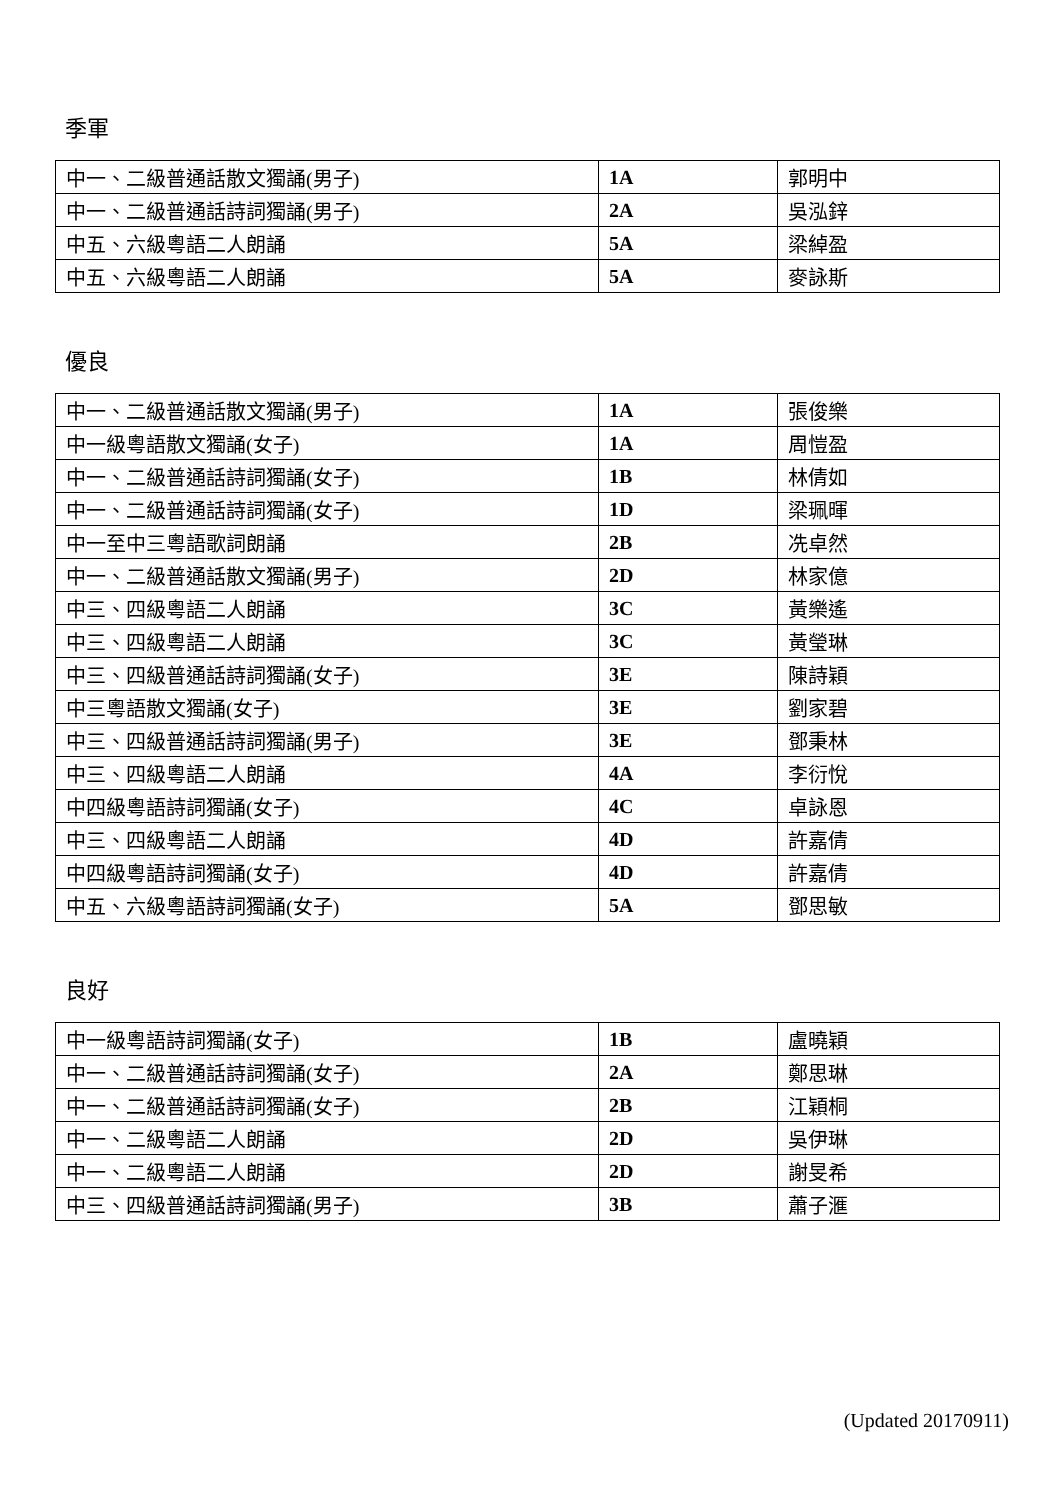季軍
| 中一、二級普通話散文獨誦(男子) | 1A | 郭明中 |
| 中一、二級普通話詩詞獨誦(男子) | 2A | 吳泓鋅 |
| 中五、六級粵語二人朗誦 | 5A | 梁綽盈 |
| 中五、六級粵語二人朗誦 | 5A | 麥詠斯 |
優良
| 中一、二級普通話散文獨誦(男子) | 1A | 張俊樂 |
| 中一級粵語散文獨誦(女子) | 1A | 周愷盈 |
| 中一、二級普通話詩詞獨誦(女子) | 1B | 林倩如 |
| 中一、二級普通話詩詞獨誦(女子) | 1D | 梁珮暉 |
| 中一至中三粵語歌詞朗誦 | 2B | 冼卓然 |
| 中一、二級普通話散文獨誦(男子) | 2D | 林家億 |
| 中三、四級粵語二人朗誦 | 3C | 黃樂遙 |
| 中三、四級粵語二人朗誦 | 3C | 黃瑩琳 |
| 中三、四級普通話詩詞獨誦(女子) | 3E | 陳詩穎 |
| 中三粵語散文獨誦(女子) | 3E | 劉家碧 |
| 中三、四級普通話詩詞獨誦(男子) | 3E | 鄧秉林 |
| 中三、四級粵語二人朗誦 | 4A | 李衍悅 |
| 中四級粵語詩詞獨誦(女子) | 4C | 卓詠恩 |
| 中三、四級粵語二人朗誦 | 4D | 許嘉倩 |
| 中四級粵語詩詞獨誦(女子) | 4D | 許嘉倩 |
| 中五、六級粵語詩詞獨誦(女子) | 5A | 鄧思敏 |
良好
| 中一級粵語詩詞獨誦(女子) | 1B | 盧曉穎 |
| 中一、二級普通話詩詞獨誦(女子) | 2A | 鄭思琳 |
| 中一、二級普通話詩詞獨誦(女子) | 2B | 江穎桐 |
| 中一、二級粵語二人朗誦 | 2D | 吳伊琳 |
| 中一、二級粵語二人朗誦 | 2D | 謝旻希 |
| 中三、四級普通話詩詞獨誦(男子) | 3B | 蕭子滙 |
(Updated 20170911)